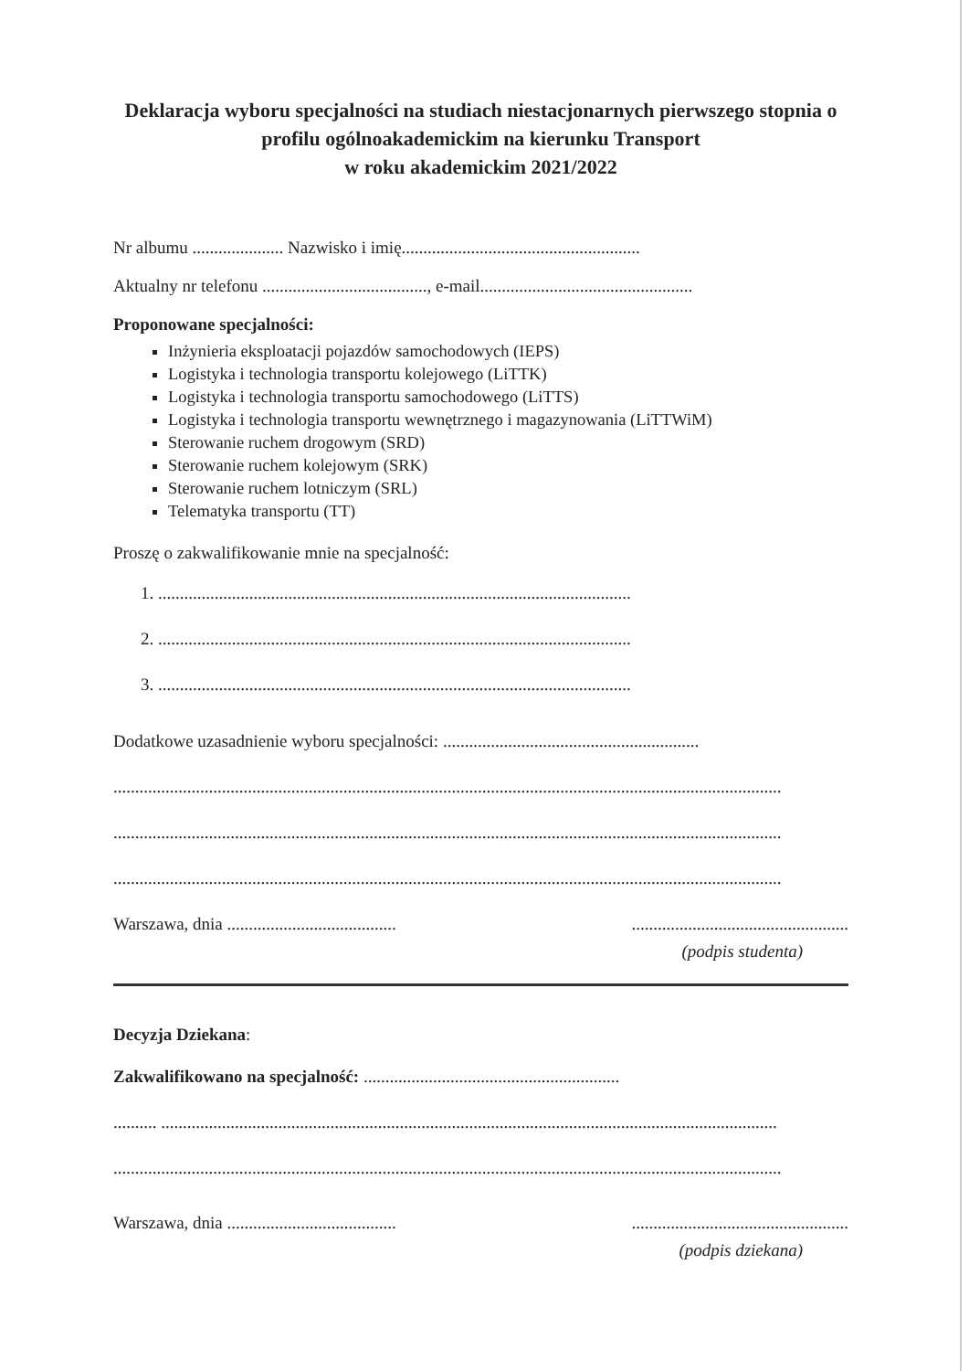Deklaracja wyboru specjalności na studiach niestacjonarnych pierwszego stopnia o profilu ogólnoakademickim na kierunku Transport
w roku akademickim 2021/2022
Nr albumu ..................... Nazwisko i imię.......................................................
Aktualny nr telefonu ......................................, e-mail.................................................
Proponowane specjalności:
Inżynieria eksploatacji pojazdów samochodowych (IEPS)
Logistyka i technologia transportu kolejowego (LiTTK)
Logistyka i technologia transportu samochodowego (LiTTS)
Logistyka i technologia transportu wewnętrznego i magazynowania (LiTTWiM)
Sterowanie ruchem drogowym (SRD)
Sterowanie ruchem kolejowym (SRK)
Sterowanie ruchem lotniczym (SRL)
Telematyka transportu (TT)
Proszę o zakwalifikowanie mnie na specjalność:
1. .............................................................................................................
2. .............................................................................................................
3. .............................................................................................................
Dodatkowe uzasadnienie wyboru specjalności: ...........................................................
..........................................................................................................................................................
..........................................................................................................................................................
..........................................................................................................................................................
Warszawa, dnia .........................................................................................
(podpis studenta)
Decyzja Dziekana:
Zakwalifikowano na specjalność: ...........................................................
.......... ..............................................................................................................................................
..........................................................................................................................................................
Warszawa, dnia .........................................................................................
(podpis dziekana)